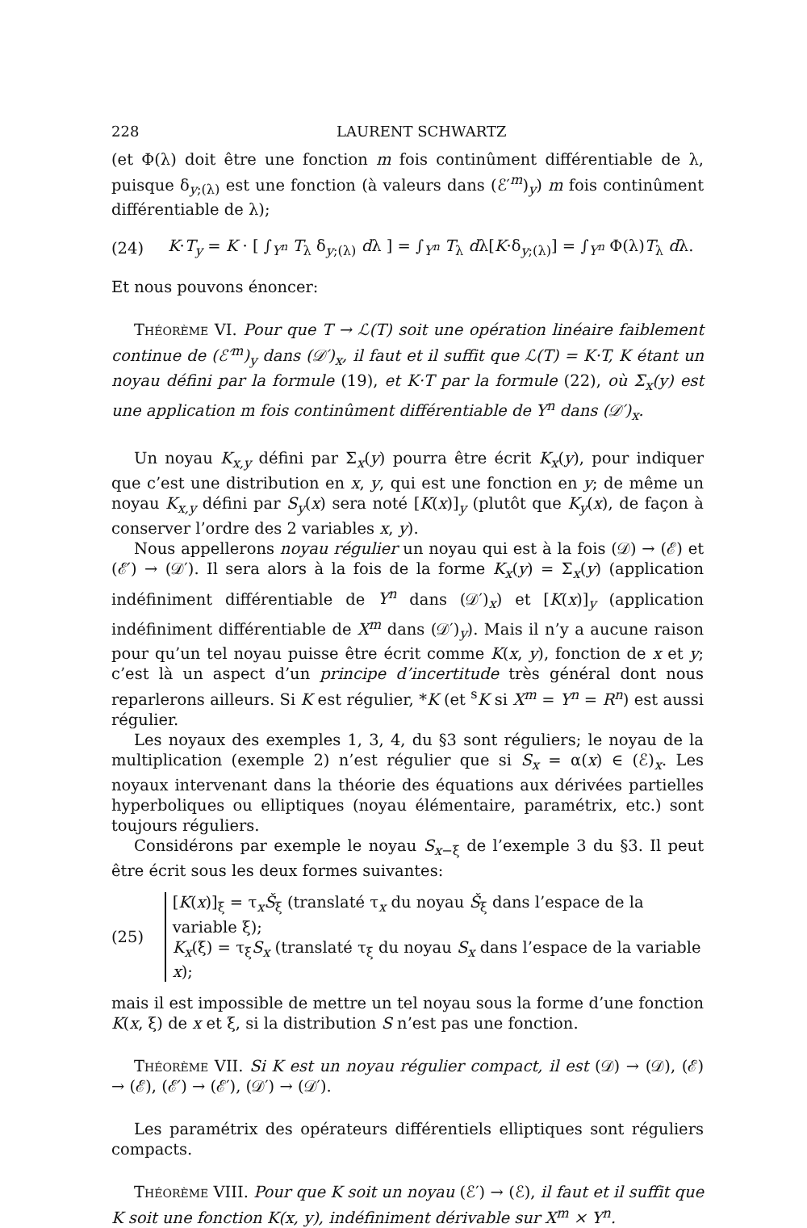228 LAURENT SCHWARTZ
(et Φ(λ) doit être une fonction m fois continûment différentiable de λ, puisque δ<sub>y;(λ)</sub> est une fonction (à valeurs dans (ℰ′<sup>m</sup>)<sub>y</sub>) m fois continûment différentiable de λ);
(24) K·T<sub>y</sub> = K · [ ∫<sub>Y<sup>n</sup></sub> T<sub>λ</sub> δ<sub>y;(λ)</sub> dλ ] = ∫<sub>Y<sup>n</sup></sub> T<sub>λ</sub> dλ[K·δ<sub>y;(λ)</sub>] = ∫<sub>Y<sup>n</sup></sub> Φ(λ)T<sub>λ</sub> dλ.
Et nous pouvons énoncer:
Théorème VI. Pour que T → ℒ(T) soit une opération linéaire faiblement continue de (ℰ′<sup>m</sup>)<sub>y</sub> dans (𝒟′)<sub>x</sub>, il faut et il suffit que ℒ(T) = K·T, K étant un noyau défini par la formule (19), et K·T par la formule (22), où Σ<sub>x</sub>(y) est une application m fois continûment différentiable de Y<sup>n</sup> dans (𝒟′)<sub>x</sub>.
Un noyau K<sub>x,y</sub> défini par Σ<sub>x</sub>(y) pourra être écrit K<sub>x</sub>(y), pour indiquer que c’est une distribution en x, y, qui est une fonction en y; de même un noyau K<sub>x,y</sub> défini par S<sub>y</sub>(x) sera noté [K(x)]<sub>y</sub> (plutôt que K<sub>y</sub>(x), de façon à conserver l’ordre des 2 variables x, y).
Nous appellerons noyau régulier un noyau qui est à la fois (𝒟) → (ℰ) et (ℰ′) → (𝒟′). Il sera alors à la fois de la forme K<sub>x</sub>(y) = Σ<sub>x</sub>(y) (application indéfiniment différentiable de Y<sup>n</sup> dans (𝒟′)<sub>x</sub>) et [K(x)]<sub>y</sub> (application indéfiniment différentiable de X<sup>m</sup> dans (𝒟′)<sub>y</sub>). Mais il n’y a aucune raison pour qu’un tel noyau puisse être écrit comme K(x, y), fonction de x et y; c’est là un aspect d’un principe d’incertitude très général dont nous reparlerons ailleurs. Si K est régulier, *K (et <sup>s</sup>K si X<sup>m</sup> = Y<sup>n</sup> = R<sup>n</sup>) est aussi régulier.
Les noyaux des exemples 1, 3, 4, du §3 sont réguliers; le noyau de la multiplication (exemple 2) n’est régulier que si S<sub>x</sub> = α(x) ∈ (ℰ)<sub>x</sub>. Les noyaux intervenant dans la théorie des équations aux dérivées partielles hyperboliques ou elliptiques (noyau élémentaire, paramétrix, etc.) sont toujours réguliers.
Considérons par exemple le noyau S<sub>x−ξ</sub> de l’exemple 3 du §3. Il peut être écrit sous les deux formes suivantes:
(25)
[K(x)]<sub>ξ</sub> = τ<sub>x</sub>Š<sub>ξ</sub> (translaté τ<sub>x</sub> du noyau Š<sub>ξ</sub> dans l’espace de la variable ξ);
K<sub>x</sub>(ξ) = τ<sub>ξ</sub>S<sub>x</sub> (translaté τ<sub>ξ</sub> du noyau S<sub>x</sub> dans l’espace de la variable x);
mais il est impossible de mettre un tel noyau sous la forme d’une fonction K(x, ξ) de x et ξ, si la distribution S n’est pas une fonction.
Théorème VII. Si K est un noyau régulier compact, il est (𝒟) → (𝒟), (ℰ) → (ℰ), (ℰ′) → (ℰ′), (𝒟′) → (𝒟′).
Les paramétrix des opérateurs différentiels elliptiques sont réguliers compacts.
Théorème VIII. Pour que K soit un noyau (ℰ′) → (ℰ), il faut et il suffit que K soit une fonction K(x, y), indéfiniment dérivable sur X<sup>m</sup> × Y<sup>n</sup>.